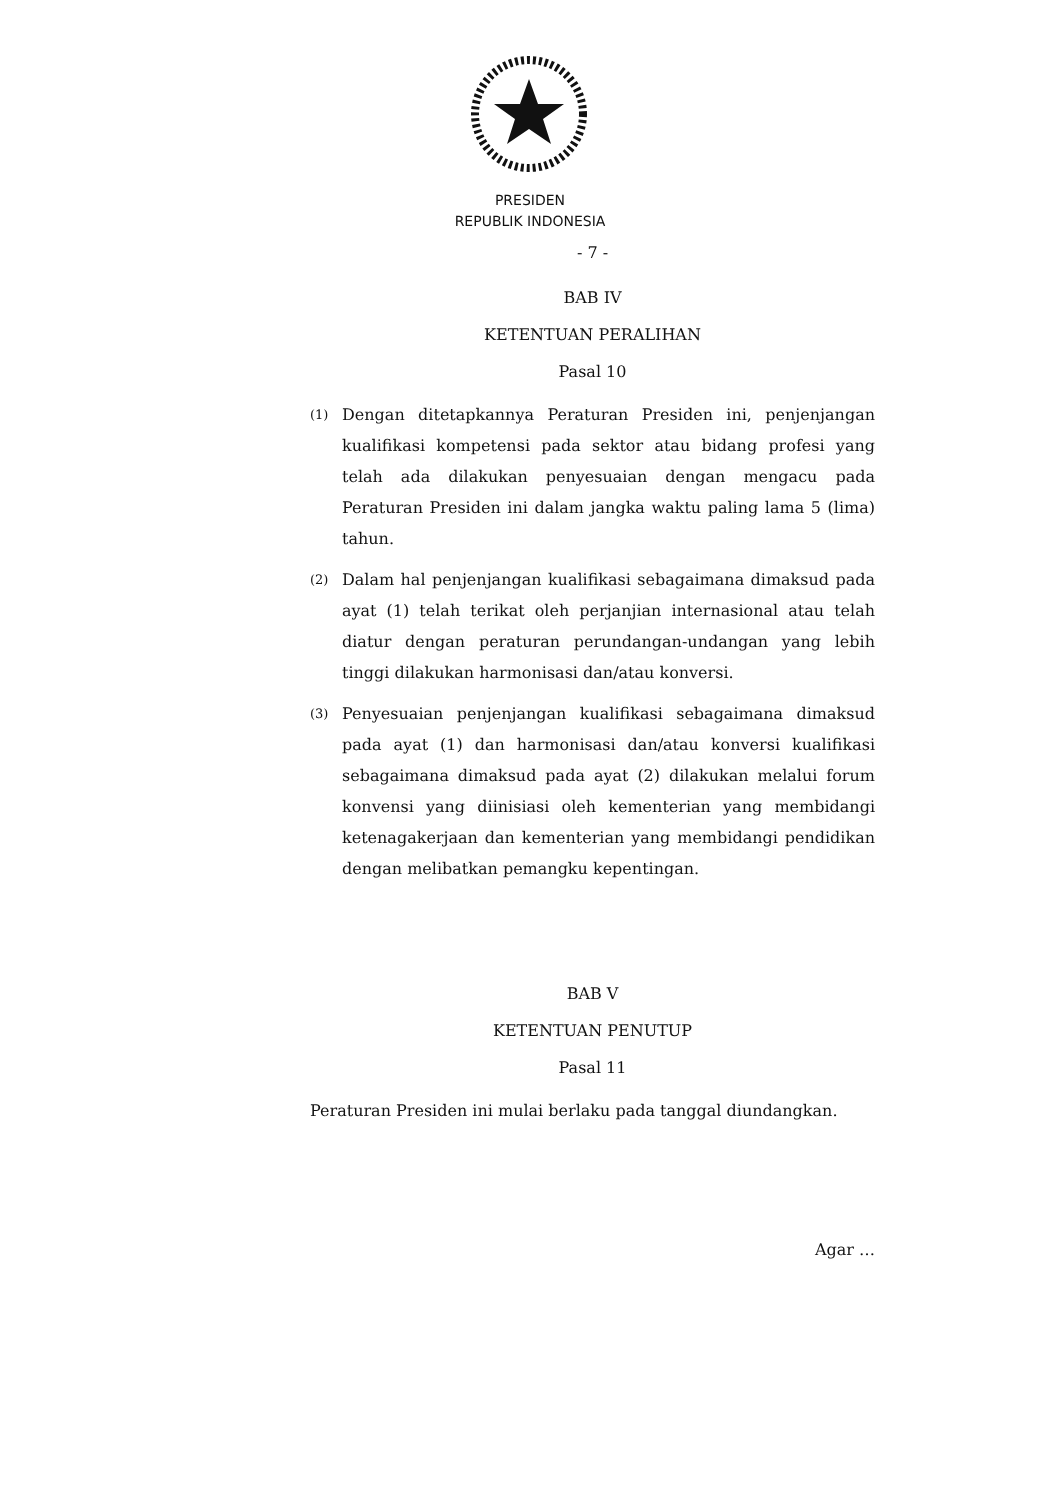PRESIDEN
REPUBLIK INDONESIA
- 7 -
BAB IV
KETENTUAN PERALIHAN
Pasal 10
(1) Dengan ditetapkannya Peraturan Presiden ini, penjenjangan kualifikasi kompetensi pada sektor atau bidang profesi yang telah ada dilakukan penyesuaian dengan mengacu pada Peraturan Presiden ini dalam jangka waktu paling lama 5 (lima) tahun.
(2) Dalam hal penjenjangan kualifikasi sebagaimana dimaksud pada ayat (1) telah terikat oleh perjanjian internasional atau telah diatur dengan peraturan perundangan-undangan yang lebih tinggi dilakukan harmonisasi dan/atau konversi.
(3) Penyesuaian penjenjangan kualifikasi sebagaimana dimaksud pada ayat (1) dan harmonisasi dan/atau konversi kualifikasi sebagaimana dimaksud pada ayat (2) dilakukan melalui forum konvensi yang diinisiasi oleh kementerian yang membidangi ketenagakerjaan dan kementerian yang membidangi pendidikan dengan melibatkan pemangku kepentingan.
BAB V
KETENTUAN PENUTUP
Pasal 11
Peraturan Presiden ini mulai berlaku pada tanggal diundangkan.
Agar …